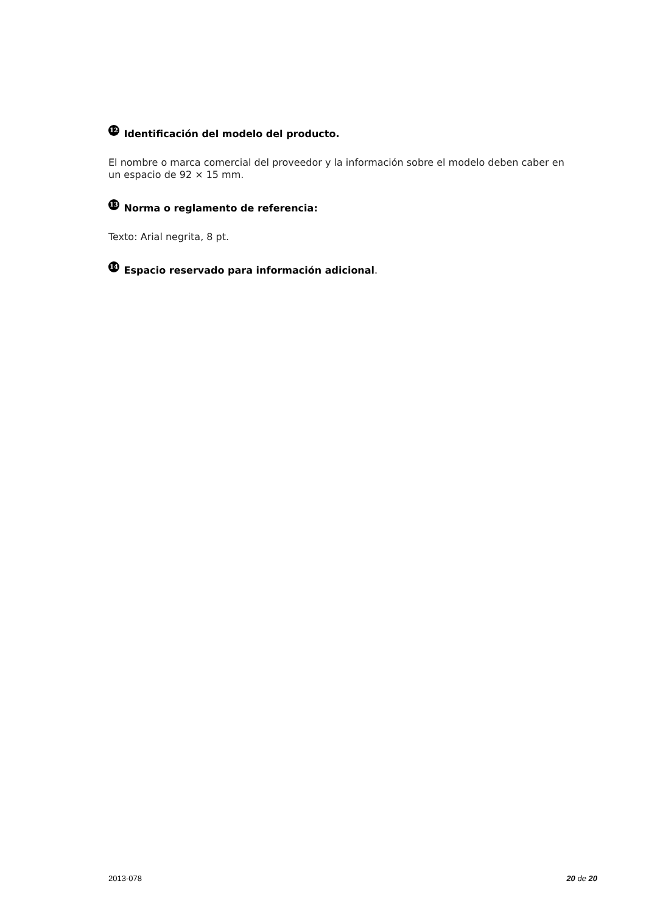12 Identificación del modelo del producto.
El nombre o marca comercial del proveedor y la información sobre el modelo deben caber en un espacio de 92 × 15 mm.
13 Norma o reglamento de referencia:
Texto: Arial negrita, 8 pt.
14 Espacio reservado para información adicional.
2013-078 20 de 20